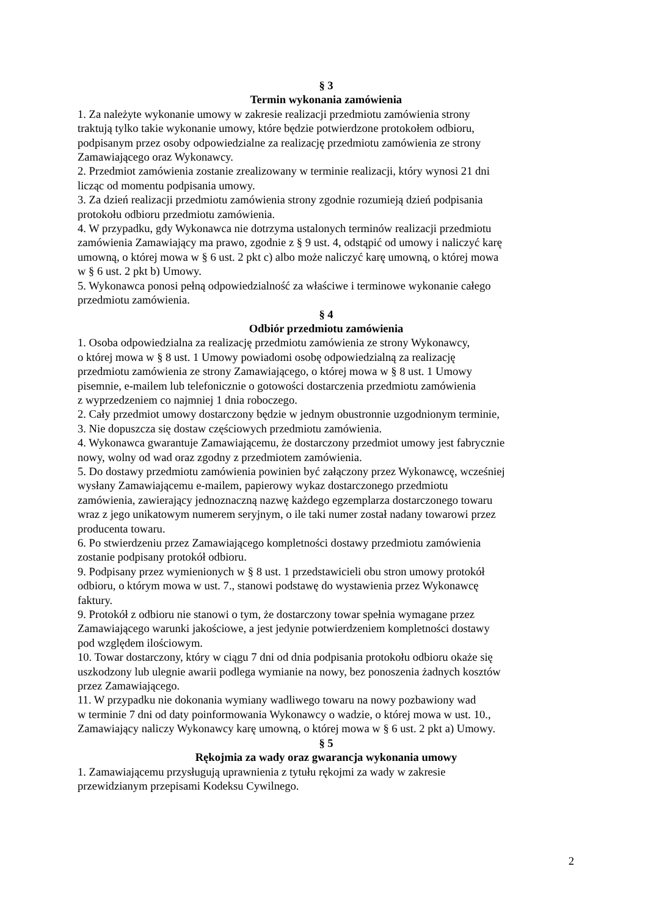§ 3
Termin wykonania zamówienia
1. Za należyte wykonanie umowy w zakresie realizacji przedmiotu zamówienia strony
traktują tylko takie wykonanie umowy, które będzie potwierdzone protokołem odbioru,
podpisanym przez osoby odpowiedzialne za realizację przedmiotu zamówienia ze strony
Zamawiającego oraz Wykonawcy.
2. Przedmiot zamówienia zostanie zrealizowany w terminie realizacji, który wynosi 21 dni
licząc od momentu podpisania umowy.
3. Za dzień realizacji przedmiotu zamówienia strony zgodnie rozumieją dzień podpisania
protokołu odbioru przedmiotu zamówienia.
4. W przypadku, gdy Wykonawca nie dotrzyma ustalonych terminów realizacji przedmiotu
zamówienia Zamawiający ma prawo, zgodnie z § 9 ust. 4, odstąpić od umowy i naliczyć karę
umowną, o której mowa w § 6 ust. 2 pkt c) albo może naliczyć karę umowną, o której mowa
w § 6 ust. 2 pkt b) Umowy.
5. Wykonawca ponosi pełną odpowiedzialność za właściwe i terminowe wykonanie całego
przedmiotu zamówienia.
§ 4
Odbiór przedmiotu zamówienia
1. Osoba odpowiedzialna za realizację przedmiotu zamówienia ze strony Wykonawcy,
o której mowa w § 8 ust. 1 Umowy powiadomi osobę odpowiedzialną za realizację
przedmiotu zamówienia ze strony Zamawiającego, o której mowa w § 8 ust. 1 Umowy
pisemnie, e-mailem lub telefonicznie o gotowości dostarczenia przedmiotu zamówienia
z wyprzedzeniem co najmniej 1 dnia roboczego.
2. Cały przedmiot umowy dostarczony będzie w jednym obustronnie uzgodnionym terminie,
3. Nie dopuszcza się dostaw częściowych przedmiotu zamówienia.
4. Wykonawca gwarantuje Zamawiającemu, że dostarczony przedmiot umowy jest fabrycznie
nowy, wolny od wad oraz zgodny z przedmiotem zamówienia.
5. Do dostawy przedmiotu zamówienia powinien być załączony przez Wykonawcę, wcześniej
wysłany Zamawiającemu e-mailem, papierowy wykaz dostarczonego przedmiotu
zamówienia, zawierający jednoznaczną nazwę każdego egzemplarza dostarczonego towaru
wraz z jego unikatowym numerem seryjnym, o ile taki numer został nadany towarowi przez
producenta towaru.
6. Po stwierdzeniu przez Zamawiającego kompletności dostawy przedmiotu zamówienia
zostanie podpisany protokół odbioru.
9. Podpisany przez wymienionych w § 8 ust. 1 przedstawicieli obu stron umowy protokół
odbioru, o którym mowa w ust. 7., stanowi podstawę do wystawienia przez Wykonawcę
faktury.
9. Protokół z odbioru nie stanowi o tym, że dostarczony towar spełnia wymagane przez
Zamawiającego warunki jakościowe, a jest jedynie potwierdzeniem kompletności dostawy
pod względem ilościowym.
10. Towar dostarczony, który w ciągu 7 dni od dnia podpisania protokołu odbioru okaże się
uszkodzony lub ulegnie awarii podlega wymianie na nowy, bez ponoszenia żadnych kosztów
przez Zamawiającego.
11. W przypadku nie dokonania wymiany wadliwego towaru na nowy pozbawiony wad
w terminie 7 dni od daty poinformowania Wykonawcy o wadzie, o której mowa w ust. 10.,
Zamawiający naliczy Wykonawcy karę umowną, o której mowa w § 6 ust. 2 pkt a) Umowy.
§ 5
Rękojmia za wady oraz gwarancja wykonania umowy
1. Zamawiającemu przysługują uprawnienia z tytułu rękojmi za wady w zakresie
przewidzianym przepisami Kodeksu Cywilnego.
2